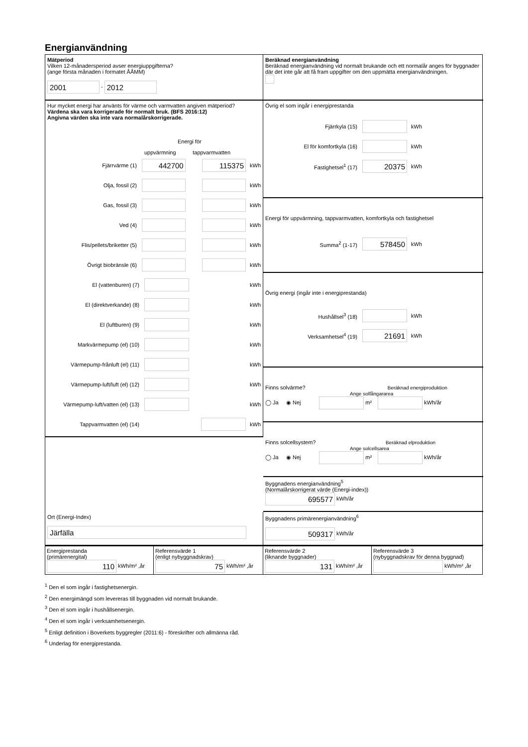Energianvändning
Mätperiod
Vilken 12-månadersperiod avser energiuppgifterna?
(ange första månaden i formatet ÅÅMM)
2001 - 2012
Beräknad energianvändning
Beräknad energianvändning vid normalt brukande och ett normalår anges för byggnader där det inte går att få fram uppgifter om den uppmätta energianvändningen.
Hur mycket energi har använts för värme och varmvatten angiven mätperiod?
Värdena ska vara korrigerade för normalt bruk. (BFS 2016:12)
Angivna värden ska inte vara normalårskorrigerade.
Energi för
uppvärmning tappvarmvatten
Fjärrvärme (1) 442700 115375 kWh
Olja, fossil (2) kWh
Gas, fossil (3) kWh
Ved (4) kWh
Flis/pellets/briketter (5) kWh
Övrigt biobränsle (6) kWh
El (vattenburen) (7) kWh
El (direktverkande) (8) kWh
El (luftburen) (9) kWh
Markvärmepump (el) (10) kWh
Värmepump-frånluft (el) (11) kWh
Värmepump-luft/luft (el) (12) kWh
Värmepump-luft/vatten (el) (13) kWh
Tappvarmvatten (el) (14) kWh
Övrig el som ingår i energiprestanda
Fjärrkyla (15) kWh
El för komfortkyla (16) kWh
Fastighetsel<sup>1</sup> (17) 20375 kWh
Energi för uppvärmning, tappvarmvatten, komfortkyla och fastighetsel
Summa<sup>2</sup> (1-17) 578450 kWh
Övrig energi (ingår inte i energiprestanda)
Hushållsel<sup>3</sup> (18) kWh
Verksamhetsel<sup>4</sup> (19) 21691 kWh
Finns solvärme? Beräknad energiproduktion
Ange solfångararea
◯ Ja ◉ Nej m² kWh/år
Finns solcellsystem? Beräknad elproduktion
Ange solcellsarea
◯ Ja ◉ Nej m² kWh/år
Byggnadens energianvändning<sup>5</sup>
(Normalårskorrigerat värde (Energi-index))
695577 kWh/år
Ort (Energi-Index)
Järfälla
Byggnadens primärenergianvändning<sup>6</sup>
509317 kWh/år
Energiprestanda
(primärenergital)
110 kWh/m² ,år
Referensvärde 1
(enligt nybyggnadskrav)
75 kWh/m² ,år
Referensvärde 2
(liknande byggnader)
131 kWh/m² ,år
Referensvärde 3
(nybyggnadskrav för denna byggnad)
kWh/m² ,år
<sup>1</sup> Den el som ingår i fastighetsenergin.
<sup>2</sup> Den energimängd som levereras till byggnaden vid normalt brukande.
<sup>3</sup> Den el som ingår i hushållsenergin.
<sup>4</sup> Den el som ingår i verksamhetsenergin.
<sup>5</sup> Enligt definition i Boverkets byggregler (2011:6) - föreskrifter och allmänna råd.
<sup>6</sup> Underlag för energiprestanda.